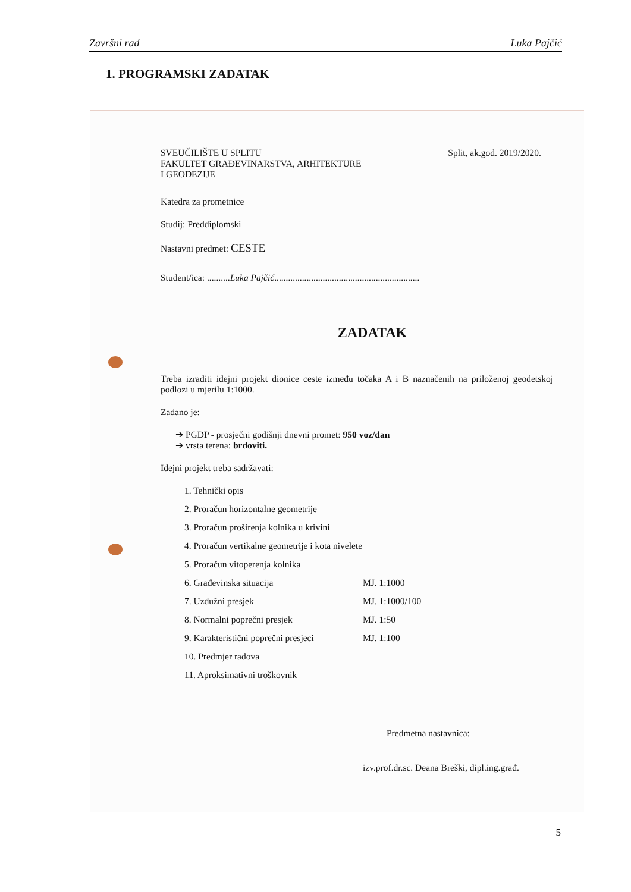Završni rad Luka Pajčić
1. PROGRAMSKI ZADATAK
SVEUČILIŠTE U SPLITU
FAKULTET GRAĐEVINARSTVA, ARHITEKTURE
I GEODEZIJE
Split, ak.god. 2019/2020.
Katedra za prometnice
Studij: Preddiplomski
Nastavni predmet: CESTE
Student/ica: ..........Luka Pajčić...............................................................
ZADATAK
Treba izraditi idejni projekt dionice ceste između točaka A i B naznačenih na priloženoj geodetskoj podlozi u mjerilu 1:1000.
Zadano je:
➔ PGDP - prosječni godišnji dnevni promet: 950 voz/dan
➔ vrsta terena: brdoviti.
Idejni projekt treba sadržavati:
1. Tehnički opis
2. Proračun horizontalne geometrije
3. Proračun proširenja kolnika u krivini
4. Proračun vertikalne geometrije i kota nivelete
5. Proračun vitoperenja kolnika
6. Građevinska situacija MJ. 1:1000
7. Uzdužni presjek MJ. 1:1000/100
8. Normalni poprečni presjek MJ. 1:50
9. Karakteristični poprečni presjeci MJ. 1:100
10. Predmjer radova
11. Aproksimativni troškovnik
Predmetna nastavnica:
izv.prof.dr.sc. Deana Breški, dipl.ing.građ.
5